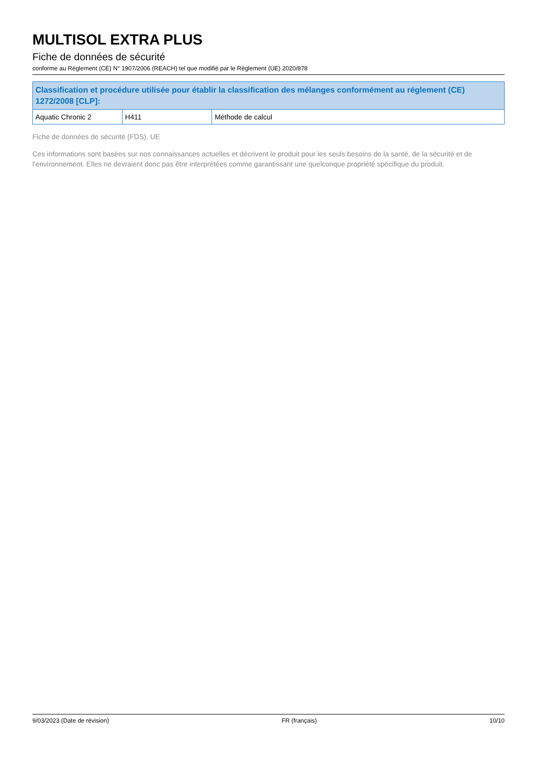MULTISOL EXTRA PLUS
Fiche de données de sécurité
conforme au Règlement (CE) N° 1907/2006 (REACH) tel que modifié par le Règlement (UE) 2020/878
| Classification et procédure utilisée pour établir la classification des mélanges conformément au réglement (CE) 1272/2008 [CLP]: | | |
| --- | --- | --- |
| Aquatic Chronic 2 | H411 | Méthode de calcul |
Fiche de données de sécurité (FDS), UE
Ces informations sont basées sur nos connaissances actuelles et décrivent le produit pour les seuls besoins de la santé, de la sécurité et de l’environnement. Elles ne devraient donc pas être interprétées comme garantissant une quelconque propriété spécifique du produit.
9/03/2023 (Date de révision) FR (français) 10/10